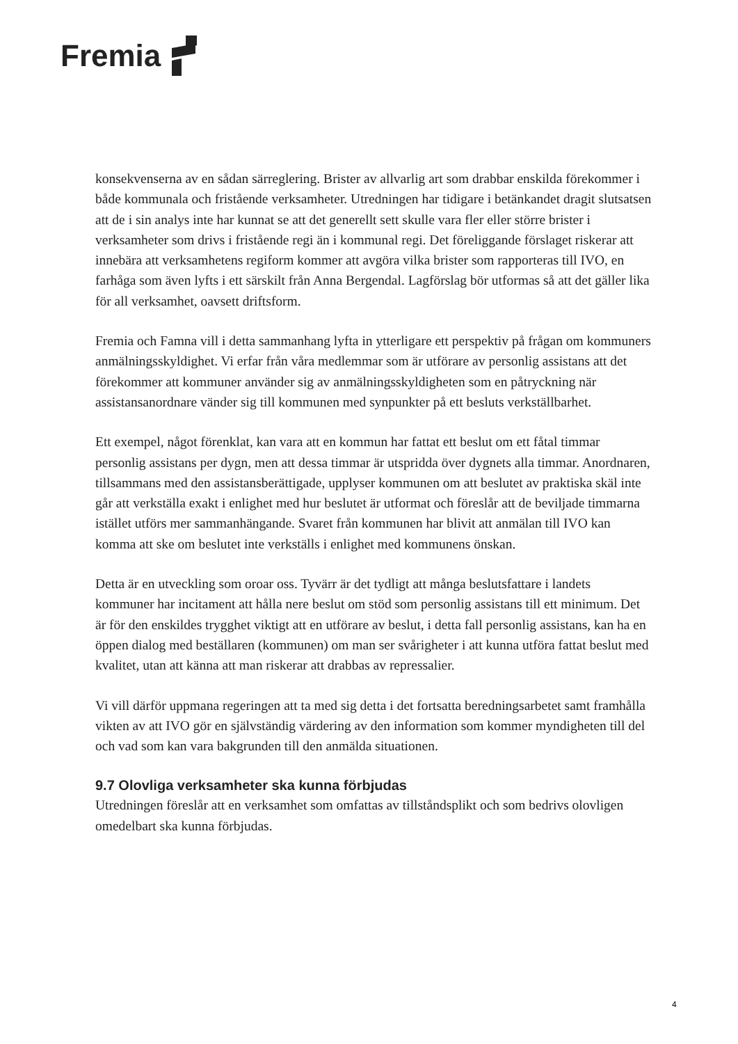Fremia
konsekvenserna av en sådan särreglering. Brister av allvarlig art som drabbar enskilda förekommer i både kommunala och fristående verksamheter. Utredningen har tidigare i betänkandet dragit slutsatsen att de i sin analys inte har kunnat se att det generellt sett skulle vara fler eller större brister i verksamheter som drivs i fristående regi än i kommunal regi. Det föreliggande förslaget riskerar att innebära att verksamhetens regiform kommer att avgöra vilka brister som rapporteras till IVO, en farhåga som även lyfts i ett särskilt från Anna Bergendal. Lagförslag bör utformas så att det gäller lika för all verksamhet, oavsett driftsform.
Fremia och Famna vill i detta sammanhang lyfta in ytterligare ett perspektiv på frågan om kommuners anmälningsskyldighet. Vi erfar från våra medlemmar som är utförare av personlig assistans att det förekommer att kommuner använder sig av anmälningsskyldigheten som en påtryckning när assistansanordnare vänder sig till kommunen med synpunkter på ett besluts verkställbarhet.
Ett exempel, något förenklat, kan vara att en kommun har fattat ett beslut om ett fåtal timmar personlig assistans per dygn, men att dessa timmar är utspridda över dygnets alla timmar. Anordnaren, tillsammans med den assistansberättigade, upplyser kommunen om att beslutet av praktiska skäl inte går att verkställa exakt i enlighet med hur beslutet är utformat och föreslår att de beviljade timmarna istället utförs mer sammanhängande. Svaret från kommunen har blivit att anmälan till IVO kan komma att ske om beslutet inte verkställs i enlighet med kommunens önskan.
Detta är en utveckling som oroar oss. Tyvärr är det tydligt att många beslutsfattare i landets kommuner har incitament att hålla nere beslut om stöd som personlig assistans till ett minimum. Det är för den enskildes trygghet viktigt att en utförare av beslut, i detta fall personlig assistans, kan ha en öppen dialog med beställaren (kommunen) om man ser svårigheter i att kunna utföra fattat beslut med kvalitet, utan att känna att man riskerar att drabbas av repressalier.
Vi vill därför uppmana regeringen att ta med sig detta i det fortsatta beredningsarbetet samt framhålla vikten av att IVO gör en självständig värdering av den information som kommer myndigheten till del och vad som kan vara bakgrunden till den anmälda situationen.
9.7 Olovliga verksamheter ska kunna förbjudas
Utredningen föreslår att en verksamhet som omfattas av tillståndsplikt och som bedrivs olovligen omedelbart ska kunna förbjudas.
4